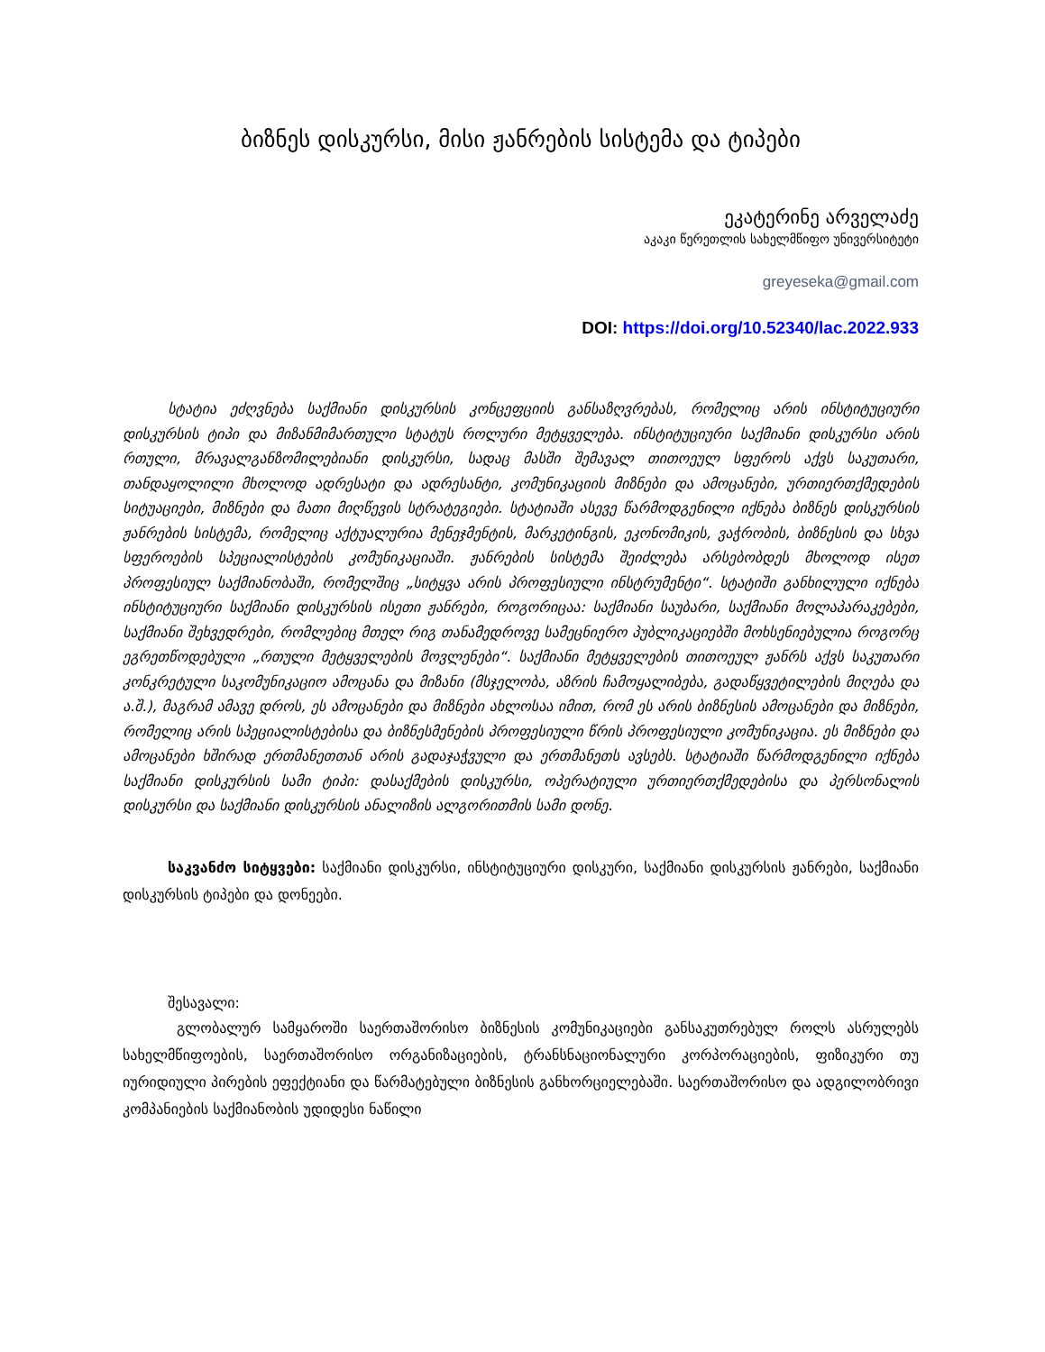ბიზნეს დისკურსი, მისი ჟანრების სისტემა და ტიპები
ეკატერინე არველაძე
აკაკი წერეთლის სახელმწიფო უნივერსიტეტი
greyeseka@gmail.com
DOI: https://doi.org/10.52340/lac.2022.933
სტატია ეძღვნება საქმიანი დისკურსის კონცეფციის განსაზღვრებას, რომელიც არის ინსტიტუციური დისკურსის ტიპი და მიზანმიმართული სტატუს როლური მეტყველება. ინსტიტუციური საქმიანი დისკურსი არის რთული, მრავალგანზომილებიანი დისკურსი, სადაც მასში შემავალ თითოეულ სფეროს აქვს საკუთარი, თანდაყოლილი მხოლოდ ადრესატი და ადრესანტი, კომუნიკაციის მიზნები და ამოცანები, ურთიერთქმედების სიტუაციები, მიზნები და მათი მიღწევის სტრატეგიები. სტატიაში ასევე წარმოდგენილი იქნება ბიზნეს დისკურსის ჟანრების სისტემა, რომელიც აქტუალურია მენეჯმენტის, მარკეტინგის, ეკონომიკის, ვაჭრობის, ბიზნესის და სხვა სფეროების სპეციალისტების კომუნიკაციაში. ჟანრების სისტემა შეიძლება არსებობდეს მხოლოდ ისეთ პროფესიულ საქმიანობაში, რომელშიც „სიტყვა არის პროფესიული ინსტრუმენტი“. სტატიში განხილული იქნება ინსტიტუციური საქმიანი დისკურსის ისეთი ჟანრები, როგორიცაა: საქმიანი საუბარი, საქმიანი მოლაპარაკებები, საქმიანი შეხვედრები, რომლებიც მთელ რიგ თანამედროვე სამეცნიერო პუბლიკაციებში მოხსენიებულია როგორც ეგრეთწოდებული „რთული მეტყველების მოვლენები“. საქმიანი მეტყველების თითოეულ ჟანრს აქვს საკუთარი კონკრეტული საკომუნიკაციო ამოცანა და მიზანი (მსჯელობა, აზრის ჩამოყალიბება, გადაწყვეტილების მიღება და ა.შ.), მაგრამ ამავე დროს, ეს ამოცანები და მიზნები ახლოსაა იმით, რომ ეს არის ბიზნესის ამოცანები და მიზნები, რომელიც არის სპეციალისტებისა და ბიზნესმენების პროფესიული წრის პროფესიული კომუნიკაცია. ეს მიზნები და ამოცანები ხშირად ერთმანეთთან არის გადაჯაჭვული და ერთმანეთს ავსებს. სტატიაში წარმოდგენილი იქნება საქმიანი დისკურსის სამი ტიპი: დასაქმების დისკურსი, ოპერატიული ურთიერთქმედებისა და პერსონალის დისკურსი და საქმიანი დისკურსის ანალიზის ალგორითმის სამი დონე.
საკვანძო სიტყვები: საქმიანი დისკურსი, ინსტიტუციური დისკური, საქმიანი დისკურსის ჟანრები, საქმიანი დისკურსის ტიპები და დონეები.
შესავალი:
გლობალურ სამყაროში საერთაშორისო ბიზნესის კომუნიკაციები განსაკუთრებულ როლს ასრულებს სახელმწიფოების, საერთაშორისო ორგანიზაციების, ტრანსნაციონალური კორპორაციების, ფიზიკური თუ იურიდიული პირების ეფექტიანი და წარმატებული ბიზნესის განხორციელებაში. საერთაშორისო და ადგილობრივი კომპანიების საქმიანობის უდიდესი ნაწილი